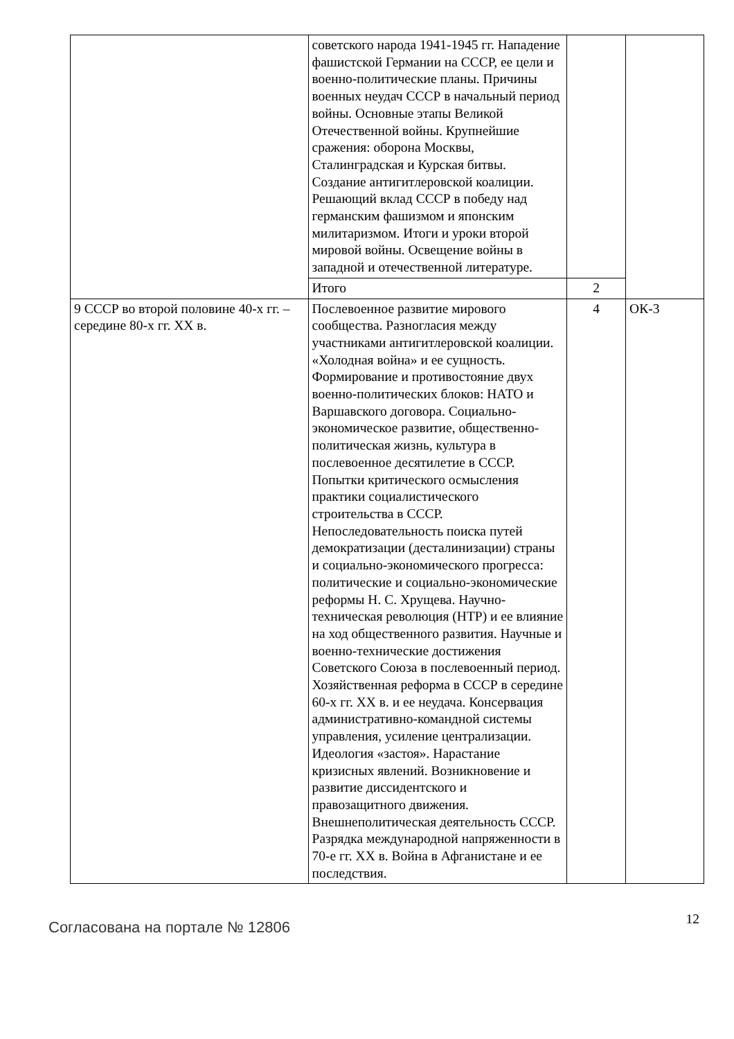| | советского народа 1941-1945 гг. Нападение фашистской Германии на СССР, ее цели и военно-политические планы. Причины военных неудач СССР в начальный период войны. Основные этапы Великой Отечественной войны. Крупнейшие сражения: оборона Москвы, Сталинградская и Курская битвы. Создание антигитлеровской коалиции. Решающий вклад СССР в победу над германским фашизмом и японским милитаризмом. Итоги и уроки второй мировой войны. Освещение войны в западной и отечественной литературе. | | |
| | Итого | 2 | |
| 9 СССР во второй половине 40-х гг. – середине 80-х гг. XX в. | Послевоенное развитие мирового сообщества. Разногласия между участниками антигитлеровской коалиции. «Холодная война» и ее сущность. Формирование и противостояние двух военно-политических блоков: НАТО и Варшавского договора. Социально-экономическое развитие, общественно-политическая жизнь, культура в послевоенное десятилетие в СССР. Попытки критического осмысления практики социалистического строительства в СССР. Непоследовательность поиска путей демократизации (десталинизации) страны и социально-экономического прогресса: политические и социально-экономические реформы Н. С. Хрущева. Научно-техническая революция (НТР) и ее влияние на ход общественного развития. Научные и военно-технические достижения Советского Союза в послевоенный период. Хозяйственная реформа в СССР в середине 60-х гг. XX в. и ее неудача. Консервация административно-командной системы управления, усиление централизации. Идеология «застоя». Нарастание кризисных явлений. Возникновение и развитие диссидентского и правозащитного движения. Внешнеполитическая деятельность СССР. Разрядка международной напряженности в 70-е гг. XX в. Война в Афганистане и ее последствия. | 4 | ОК-3 |
Согласована на портале № 12806 12